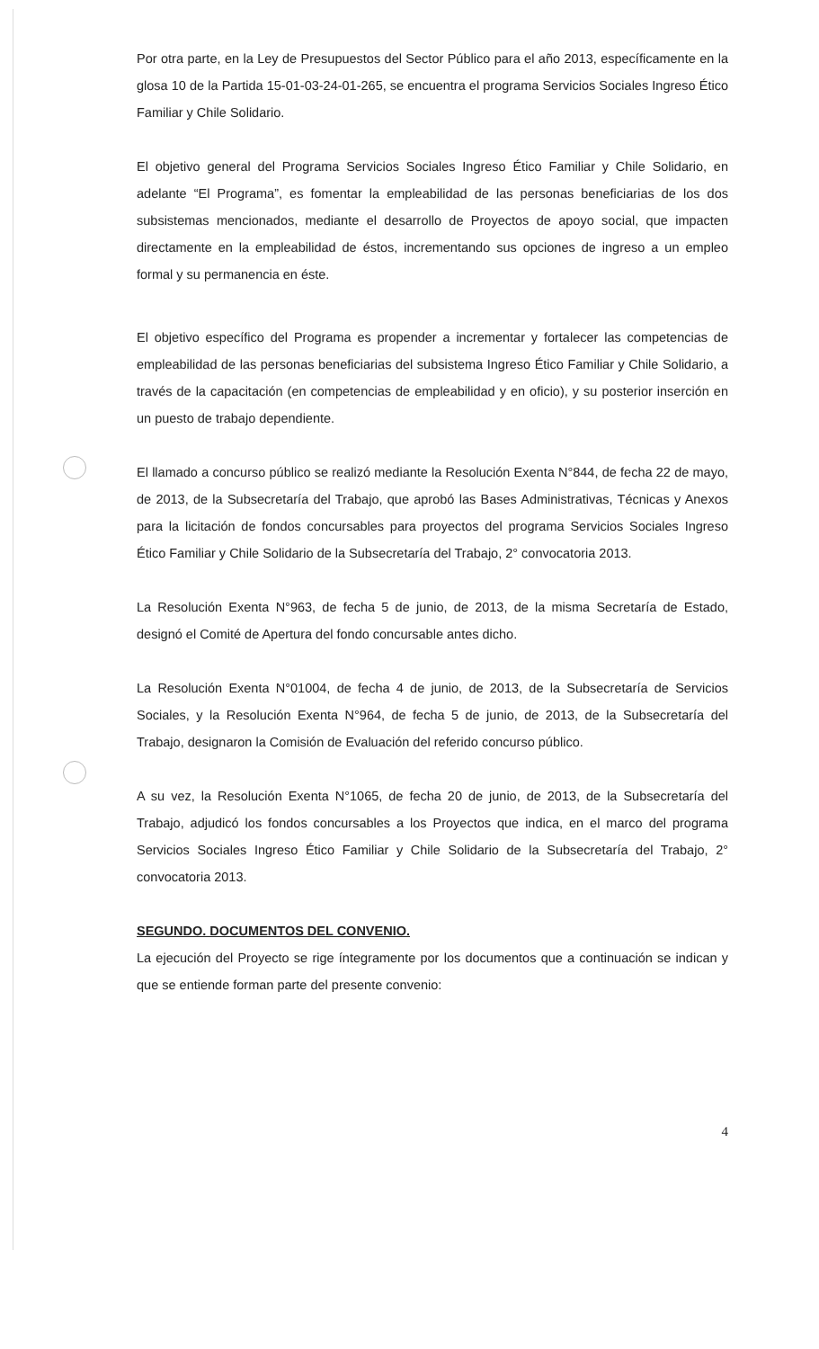Por otra parte, en la Ley de Presupuestos del Sector Público para el año 2013, específicamente en la glosa 10 de la Partida 15-01-03-24-01-265, se encuentra el programa Servicios Sociales Ingreso Ético Familiar y Chile Solidario.
El objetivo general del Programa Servicios Sociales Ingreso Ético Familiar y Chile Solidario, en adelante “El Programa”, es fomentar la empleabilidad de las personas beneficiarias de los dos subsistemas mencionados, mediante el desarrollo de Proyectos de apoyo social, que impacten directamente en la empleabilidad de éstos, incrementando sus opciones de ingreso a un empleo formal y su permanencia en éste.
El objetivo específico del Programa es propender a incrementar y fortalecer las competencias de empleabilidad de las personas beneficiarias del subsistema Ingreso Ético Familiar y Chile Solidario, a través de la capacitación (en competencias de empleabilidad y en oficio), y su posterior inserción en un puesto de trabajo dependiente.
El llamado a concurso público se realizó mediante la Resolución Exenta N°844, de fecha 22 de mayo, de 2013, de la Subsecretaría del Trabajo, que aprobó las Bases Administrativas, Técnicas y Anexos para la licitación de fondos concursables para proyectos del programa Servicios Sociales Ingreso Ético Familiar y Chile Solidario de la Subsecretaría del Trabajo, 2° convocatoria 2013.
La Resolución Exenta N°963, de fecha 5 de junio, de 2013, de la misma Secretaría de Estado, designó el Comité de Apertura del fondo concursable antes dicho.
La Resolución Exenta N°01004, de fecha 4 de junio, de 2013, de la Subsecretaría de Servicios Sociales, y la Resolución Exenta N°964, de fecha 5 de junio, de 2013, de la Subsecretaría del Trabajo, designaron la Comisión de Evaluación del referido concurso público.
A su vez, la Resolución Exenta N°1065, de fecha 20 de junio, de 2013, de la Subsecretaría del Trabajo, adjudicó los fondos concursables a los Proyectos que indica, en el marco del programa Servicios Sociales Ingreso Ético Familiar y Chile Solidario de la Subsecretaría del Trabajo, 2° convocatoria 2013.
SEGUNDO. DOCUMENTOS DEL CONVENIO.
La ejecución del Proyecto se rige íntegramente por los documentos que a continuación se indican y que se entiende forman parte del presente convenio:
4